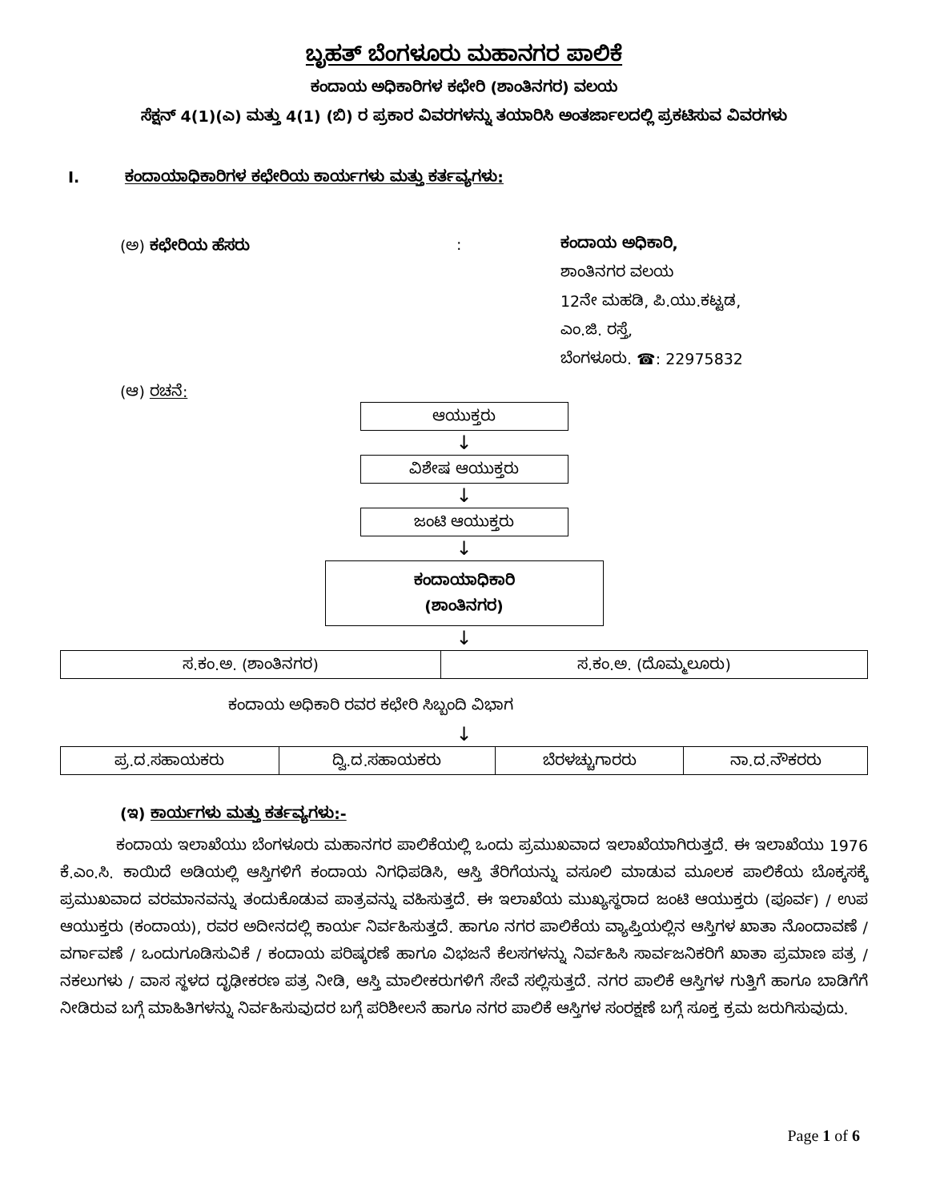ಬೃಹತ್ ಬೆಂಗಳೂರು ಮಹಾನಗರ ಪಾಲಿಕೆ
ಕಂದಾಯ ಅಧಿಕಾರಿಗಳ ಕಛೇರಿ (ಶಾಂತಿನಗರ) ವಲಯ
ಸೆಕ್ಷನ್ 4(1)(ಎ) ಮತ್ತು 4(1) (ಬಿ) ರ ಪ್ರಕಾರ ವಿವರಗಳನ್ನು ತಯಾರಿಸಿ ಅಂತರ್ಜಾಲದಲ್ಲಿ ಪ್ರಕಟಿಸುವ ವಿವರಗಳು
I. ಕಂದಾಯಾಧಿಕಾರಿಗಳ ಕಛೇರಿಯ ಕಾರ್ಯಗಳು ಮತ್ತು ಕರ್ತವ್ಯಗಳು:
(ಅ) ಕಛೇರಿಯ ಹೆಸರು :
ಕಂದಾಯ ಅಧಿಕಾರಿ,
ಶಾಂತಿನಗರ ವಲಯ
12ನೇ ಮಹಡಿ, ಪಿ.ಯು.ಕಟ್ಟಡ,
ಎಂ.ಜಿ. ರಸ್ತೆ,
ಬೆಂಗಳೂರು. ☎: 22975832
(ಆ) ರಚನೆ:
ಆಯುಕ್ತರು
↓
ವಿಶೇಷ ಆಯುಕ್ತರು
↓
ಜಂಟಿ ಆಯುಕ್ತರು
↓
ಕಂದಾಯಾಧಿಕಾರಿ
(ಶಾಂತಿನಗರ)
↓
| ಸ.ಕಂ.ಅ. (ಶಾಂತಿನಗರ) | ಸ.ಕಂ.ಅ. (ದೊಮ್ಮಲೂರು) |
ಕಂದಾಯ ಅಧಿಕಾರಿ ರವರ ಕಛೇರಿ ಸಿಬ್ಬಂದಿ ವಿಭಾಗ
↓
| ಪ್ರ.ದ.ಸಹಾಯಕರು | ದ್ವಿ.ದ.ಸಹಾಯಕರು | ಬೆರಳಚ್ಚುಗಾರರು | ನಾ.ದ.ನೌಕರರು |
(ಇ) ಕಾರ್ಯಗಳು ಮತ್ತು ಕರ್ತವ್ಯಗಳು:-
ಕಂದಾಯ ಇಲಾಖೆಯು ಬೆಂಗಳೂರು ಮಹಾನಗರ ಪಾಲಿಕೆಯಲ್ಲಿ ಒಂದು ಪ್ರಮುಖವಾದ ಇಲಾಖೆಯಾಗಿರುತ್ತದೆ. ಈ ಇಲಾಖೆಯು 1976 ಕೆ.ಎಂ.ಸಿ. ಕಾಯಿದೆ ಅಡಿಯಲ್ಲಿ ಆಸ್ತಿಗಳಿಗೆ ಕಂದಾಯ ನಿಗಧಿಪಡಿಸಿ, ಆಸ್ತಿ ತೆರಿಗೆಯನ್ನು ವಸೂಲಿ ಮಾಡುವ ಮೂಲಕ ಪಾಲಿಕೆಯ ಬೊಕ್ಕಸಕ್ಕೆ ಪ್ರಮುಖವಾದ ವರಮಾನವನ್ನು ತಂದುಕೊಡುವ ಪಾತ್ರವನ್ನು ವಹಿಸುತ್ತದೆ. ಈ ಇಲಾಖೆಯ ಮುಖ್ಯಸ್ಥರಾದ ಜಂಟಿ ಆಯುಕ್ತರು (ಪೂರ್ವ) / ಉಪ ಆಯುಕ್ತರು (ಕಂದಾಯ), ರವರ ಅದೀನದಲ್ಲಿ ಕಾರ್ಯ ನಿರ್ವಹಿಸುತ್ತದೆ. ಹಾಗೂ ನಗರ ಪಾಲಿಕೆಯ ವ್ಯಾಪ್ತಿಯಲ್ಲಿನ ಆಸ್ತಿಗಳ ಖಾತಾ ನೊಂದಾವಣೆ / ವರ್ಗಾವಣೆ / ಒಂದುಗೂಡಿಸುವಿಕೆ / ಕಂದಾಯ ಪರಿಷ್ಕರಣೆ ಹಾಗೂ ವಿಭಜನೆ ಕೆಲಸಗಳನ್ನು ನಿರ್ವಹಿಸಿ ಸಾರ್ವಜನಿಕರಿಗೆ ಖಾತಾ ಪ್ರಮಾಣ ಪತ್ರ / ನಕಲುಗಳು / ವಾಸ ಸ್ಥಳದ ದೃಢೀಕರಣ ಪತ್ರ ನೀಡಿ, ಆಸ್ತಿ ಮಾಲೀಕರುಗಳಿಗೆ ಸೇವೆ ಸಲ್ಲಿಸುತ್ತದೆ. ನಗರ ಪಾಲಿಕೆ ಆಸ್ತಿಗಳ ಗುತ್ತಿಗೆ ಹಾಗೂ ಬಾಡಿಗೆಗೆ ನೀಡಿರುವ ಬಗ್ಗೆ ಮಾಹಿತಿಗಳನ್ನು ನಿರ್ವಹಿಸುವುದರ ಬಗ್ಗೆ ಪರಿಶೀಲನೆ ಹಾಗೂ ನಗರ ಪಾಲಿಕೆ ಆಸ್ತಿಗಳ ಸಂರಕ್ಷಣೆ ಬಗ್ಗೆ ಸೂಕ್ತ ಕ್ರಮ ಜರುಗಿಸುವುದು.
Page 1 of 6